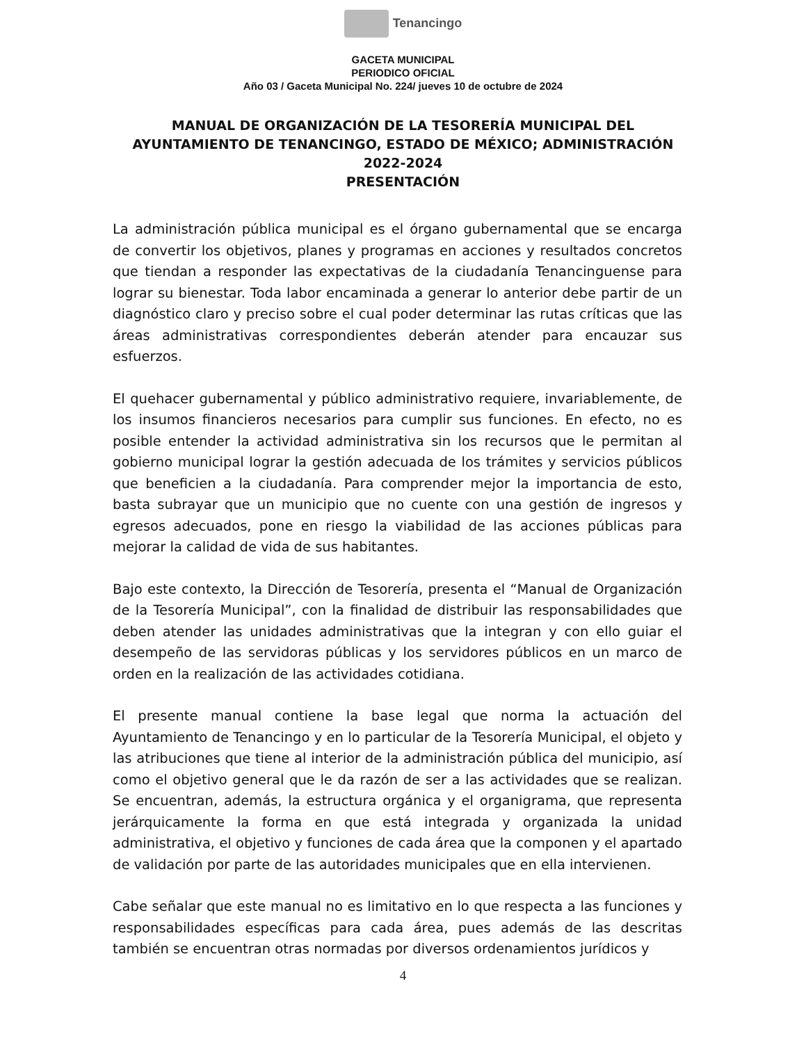Tenancingo
GACETA MUNICIPAL
PERIODICO OFICIAL
Año 03 / Gaceta Municipal No. 224/ jueves 10 de octubre de 2024
MANUAL DE ORGANIZACIÓN DE LA TESORERÍA MUNICIPAL DEL AYUNTAMIENTO DE TENANCINGO, ESTADO DE MÉXICO; ADMINISTRACIÓN 2022-2024
PRESENTACIÓN
La administración pública municipal es el órgano gubernamental que se encarga de convertir los objetivos, planes y programas en acciones y resultados concretos que tiendan a responder las expectativas de la ciudadanía Tenancinguense para lograr su bienestar. Toda labor encaminada a generar lo anterior debe partir de un diagnóstico claro y preciso sobre el cual poder determinar las rutas críticas que las áreas administrativas correspondientes deberán atender para encauzar sus esfuerzos.
El quehacer gubernamental y público administrativo requiere, invariablemente, de los insumos financieros necesarios para cumplir sus funciones. En efecto, no es posible entender la actividad administrativa sin los recursos que le permitan al gobierno municipal lograr la gestión adecuada de los trámites y servicios públicos que beneficien a la ciudadanía. Para comprender mejor la importancia de esto, basta subrayar que un municipio que no cuente con una gestión de ingresos y egresos adecuados, pone en riesgo la viabilidad de las acciones públicas para mejorar la calidad de vida de sus habitantes.
Bajo este contexto, la Dirección de Tesorería, presenta el “Manual de Organización de la Tesorería Municipal”, con la finalidad de distribuir las responsabilidades que deben atender las unidades administrativas que la integran y con ello guiar el desempeño de las servidoras públicas y los servidores públicos en un marco de orden en la realización de las actividades cotidiana.
El presente manual contiene la base legal que norma la actuación del Ayuntamiento de Tenancingo y en lo particular de la Tesorería Municipal, el objeto y las atribuciones que tiene al interior de la administración pública del municipio, así como el objetivo general que le da razón de ser a las actividades que se realizan. Se encuentran, además, la estructura orgánica y el organigrama, que representa jerárquicamente la forma en que está integrada y organizada la unidad administrativa, el objetivo y funciones de cada área que la componen y el apartado de validación por parte de las autoridades municipales que en ella intervienen.
Cabe señalar que este manual no es limitativo en lo que respecta a las funciones y responsabilidades específicas para cada área, pues además de las descritas también se encuentran otras normadas por diversos ordenamientos jurídicos y
4